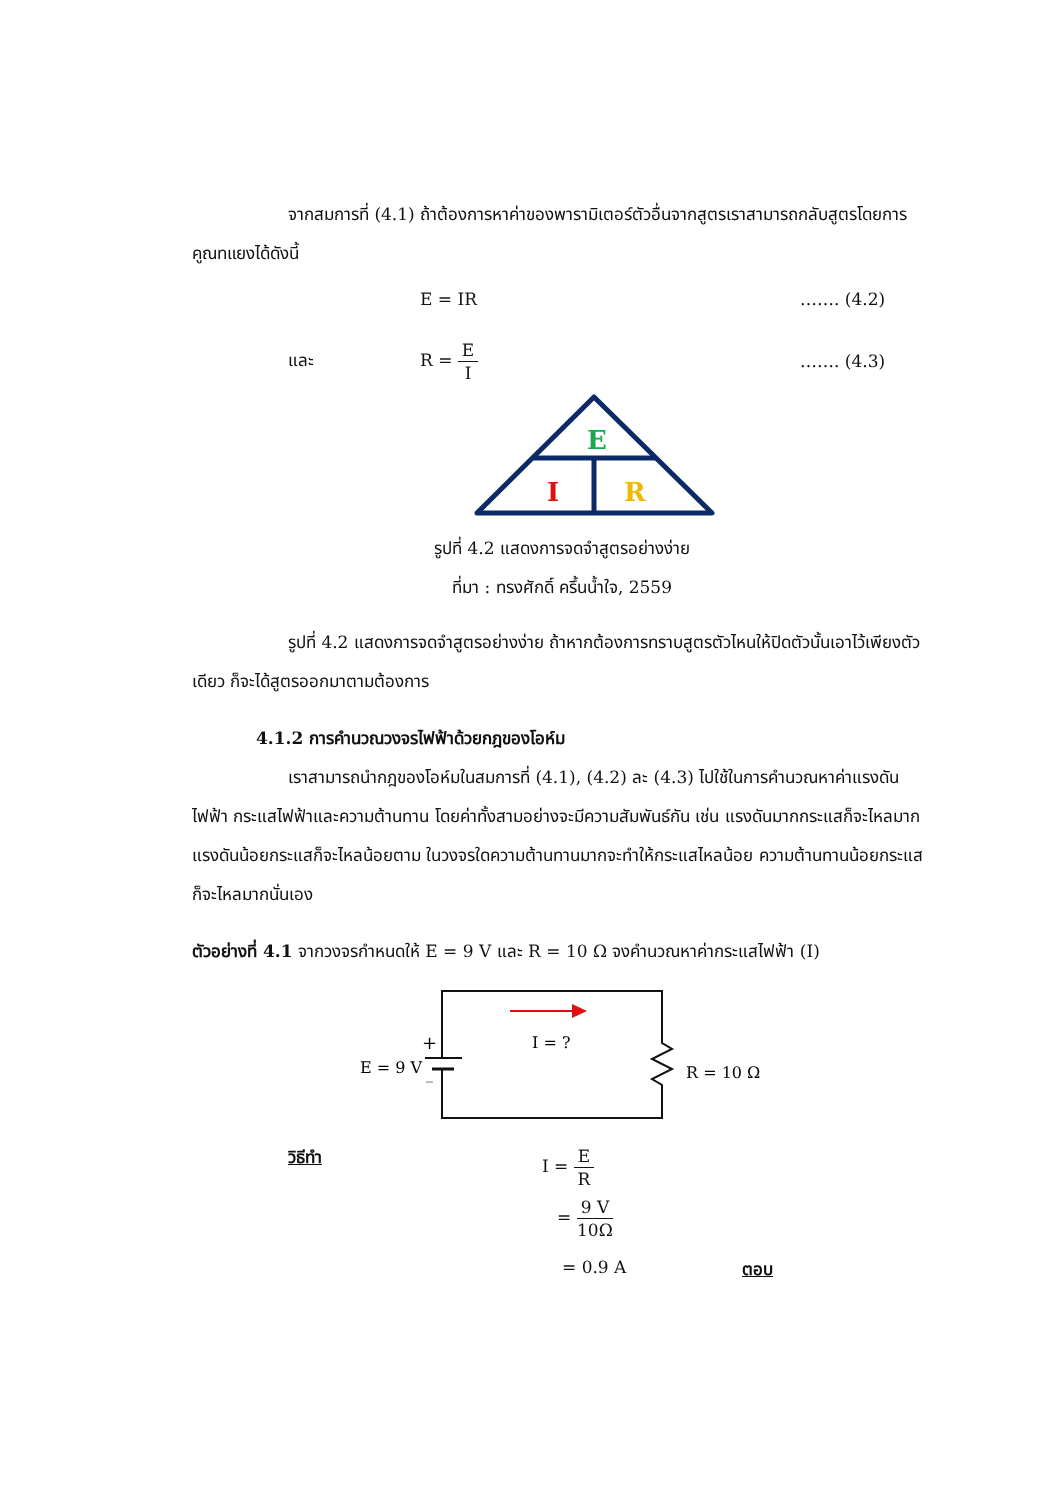จากสมการที่ (4.1) ถ้าต้องการหาค่าของพารามิเตอร์ตัวอื่นจากสูตรเราสามารถกลับสูตรโดยการคูณทแยงได้ดังนี้
E = IR ……. (4.2)
และ R = E I ……. (4.3)
E
I
R
รูปที่ 4.2 แสดงการจดจำสูตรอย่างง่าย
ที่มา : ทรงศักดิ์ ครึ้นน้ำใจ, 2559
รูปที่ 4.2 แสดงการจดจำสูตรอย่างง่าย ถ้าหากต้องการทราบสูตรตัวไหนให้ปิดตัวนั้นเอาไว้เพียงตัวเดียว ก็จะได้สูตรออกมาตามต้องการ
4.1.2 การคำนวณวงจรไฟฟ้าด้วยกฎของโอห์ม
เราสามารถนำกฎของโอห์มในสมการที่ (4.1), (4.2) ละ (4.3) ไปใช้ในการคำนวณหาค่าแรงดันไฟฟ้า กระแสไฟฟ้าและความต้านทาน โดยค่าทั้งสามอย่างจะมีความสัมพันธ์กัน เช่น แรงดันมากกระแสก็จะไหลมาก แรงดันน้อยกระแสก็จะไหลน้อยตาม ในวงจรใดความต้านทานมากจะทำให้กระแสไหลน้อย ความต้านทานน้อยกระแสก็จะไหลมากนั่นเอง
ตัวอย่างที่ 4.1 จากวงจรกำหนดให้ E = 9 V และ R = 10 Ω จงคำนวณหาค่ากระแสไฟฟ้า (I)
+
_
E = 9 V
I = ?
R = 10 Ω
วิธีทำ I = E R
= 9 V 10Ω
= 0.9 A ตอบ